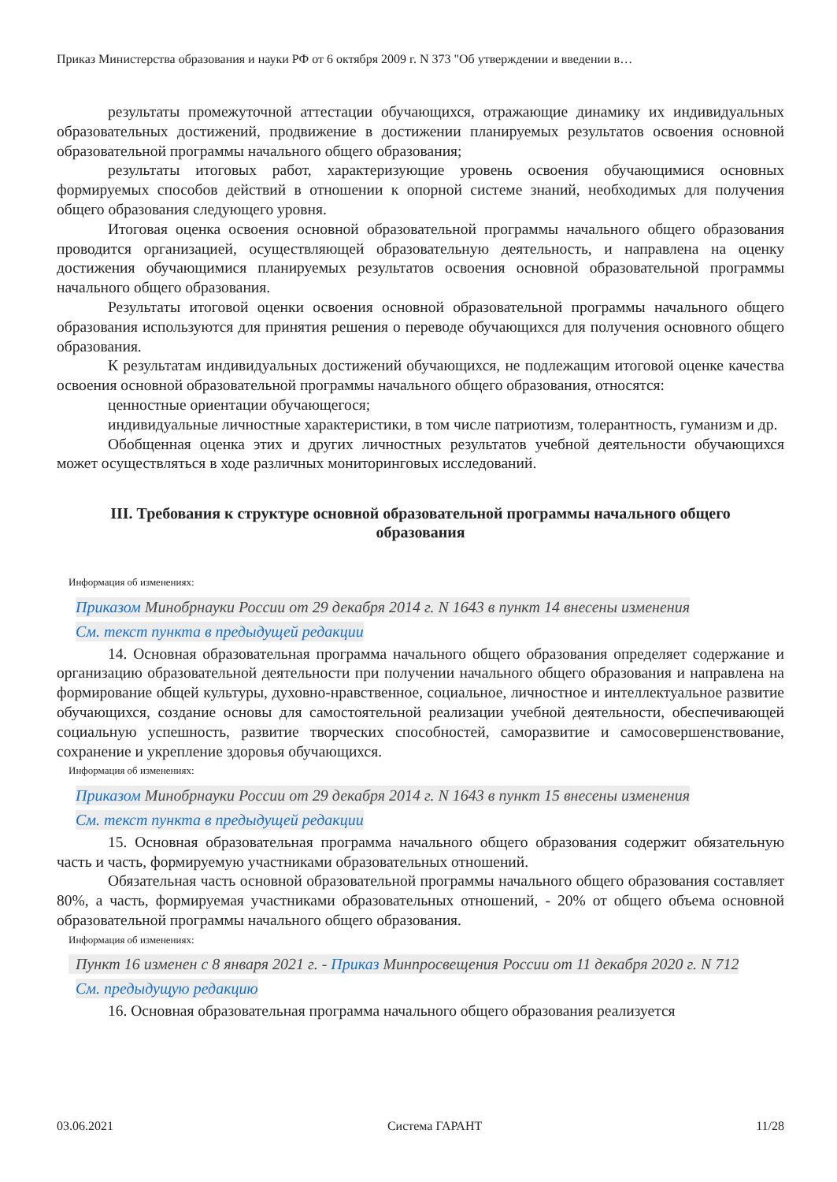Приказ Министерства образования и науки РФ от 6 октября 2009 г. N 373 "Об утверждении и введении в…
результаты промежуточной аттестации обучающихся, отражающие динамику их индивидуальных образовательных достижений, продвижение в достижении планируемых результатов освоения основной образовательной программы начального общего образования;
результаты итоговых работ, характеризующие уровень освоения обучающимися основных формируемых способов действий в отношении к опорной системе знаний, необходимых для получения общего образования следующего уровня.
Итоговая оценка освоения основной образовательной программы начального общего образования проводится организацией, осуществляющей образовательную деятельность, и направлена на оценку достижения обучающимися планируемых результатов освоения основной образовательной программы начального общего образования.
Результаты итоговой оценки освоения основной образовательной программы начального общего образования используются для принятия решения о переводе обучающихся для получения основного общего образования.
К результатам индивидуальных достижений обучающихся, не подлежащим итоговой оценке качества освоения основной образовательной программы начального общего образования, относятся:
ценностные ориентации обучающегося;
индивидуальные личностные характеристики, в том числе патриотизм, толерантность, гуманизм и др.
Обобщенная оценка этих и других личностных результатов учебной деятельности обучающихся может осуществляться в ходе различных мониторинговых исследований.
III. Требования к структуре основной образовательной программы начального общего образования
Информация об изменениях:
Приказом Минобрнауки России от 29 декабря 2014 г. N 1643 в пункт 14 внесены изменения
См. текст пункта в предыдущей редакции
14. Основная образовательная программа начального общего образования определяет содержание и организацию образовательной деятельности при получении начального общего образования и направлена на формирование общей культуры, духовно-нравственное, социальное, личностное и интеллектуальное развитие обучающихся, создание основы для самостоятельной реализации учебной деятельности, обеспечивающей социальную успешность, развитие творческих способностей, саморазвитие и самосовершенствование, сохранение и укрепление здоровья обучающихся.
Информация об изменениях:
Приказом Минобрнауки России от 29 декабря 2014 г. N 1643 в пункт 15 внесены изменения
См. текст пункта в предыдущей редакции
15. Основная образовательная программа начального общего образования содержит обязательную часть и часть, формируемую участниками образовательных отношений.
Обязательная часть основной образовательной программы начального общего образования составляет 80%, а часть, формируемая участниками образовательных отношений, - 20% от общего объема основной образовательной программы начального общего образования.
Информация об изменениях:
Пункт 16 изменен с 8 января 2021 г. - Приказ Минпросвещения России от 11 декабря 2020 г. N 712
См. предыдущую редакцию
16. Основная образовательная программа начального общего образования реализуется
03.06.2021 Система ГАРАНТ 11/28